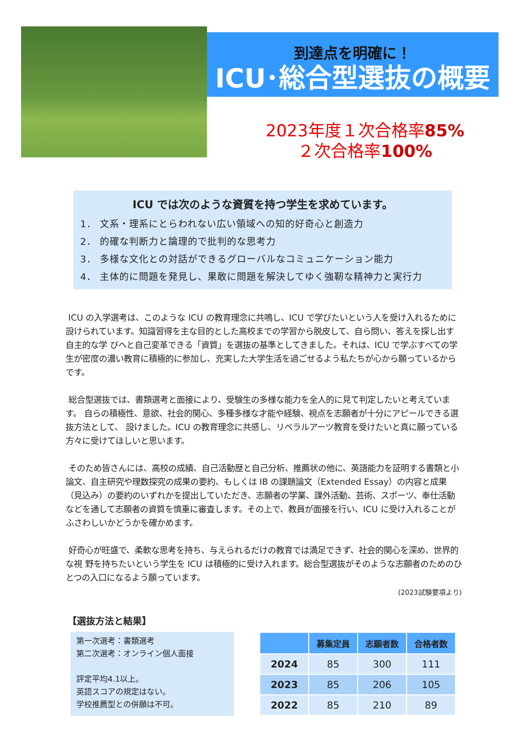到達点を明確に！
ICU･総合型選抜の概要
2023年度１次合格率85%
２次合格率100%
ICU では次のような資質を持つ学生を求めています。
1． 文系・理系にとらわれない広い領域への知的好奇心と創造力
2． 的確な判断力と論理的で批判的な思考力
3． 多様な文化との対話ができるグローバルなコミュニケーション能力
4． 主体的に問題を発見し、果敢に問題を解決してゆく強靭な精神力と実行力
ICU の入学選考は、このような ICU の教育理念に共鳴し、ICU で学びたいという人を受け入れるために設けられています。知識習得を主な目的とした高校までの学習から脱皮して、自ら問い、答えを探し出す自主的な学 びへと自己変革できる「資質」を選抜の基準としてきました。それは、ICU で学ぶすべての学生が密度の濃い教育に積極的に参加し、充実した大学生活を過ごせるよう私たちが心から願っているからです。
総合型選抜では、書類選考と面接により、受験生の多様な能力を全人的に見て判定したいと考えています。 自らの積極性、意欲、社会的関心、多種多様な才能や経験、視点を志願者が十分にアピールできる選抜方法として、 設けました。ICU の教育理念に共感し、リベラルアーツ教育を受けたいと真に願っている方々に受けてほしいと思います。
そのため皆さんには、高校の成績、自己活動歴と自己分析、推薦状の他に、英語能力を証明する書類と小論文、自主研究や理数探究の成果の要約、もしくは IB の課題論文（Extended Essay）の内容と成果（見込み）の要約のいずれかを提出していただき、志願者の学業、課外活動、芸術、スポーツ、奉仕活動などを通して志願者の資質を慎重に審査します。その上で、教員が面接を行い、ICU に受け入れることがふさわしいかどうかを確かめます。
好奇心が旺盛で、柔軟な思考を持ち、与えられるだけの教育では満足できず、社会的関心を深め、世界的な視 野を持ちたいという学生を ICU は積極的に受け入れます。総合型選抜がそのような志願者のためのひとつの入口になるよう願っています。
(2023試験要項より)
【選抜方法と結果】
第一次選考：書類選考
第二次選考：オンライン個人面接
評定平均4.1以上。
英語スコアの規定はない。
学校推薦型との併願は不可。
| | 募集定員 | 志願者数 | 合格者数 |
| --- | --- | --- | --- |
| 2024 | 85 | 300 | 111 |
| 2023 | 85 | 206 | 105 |
| 2022 | 85 | 210 | 89 |